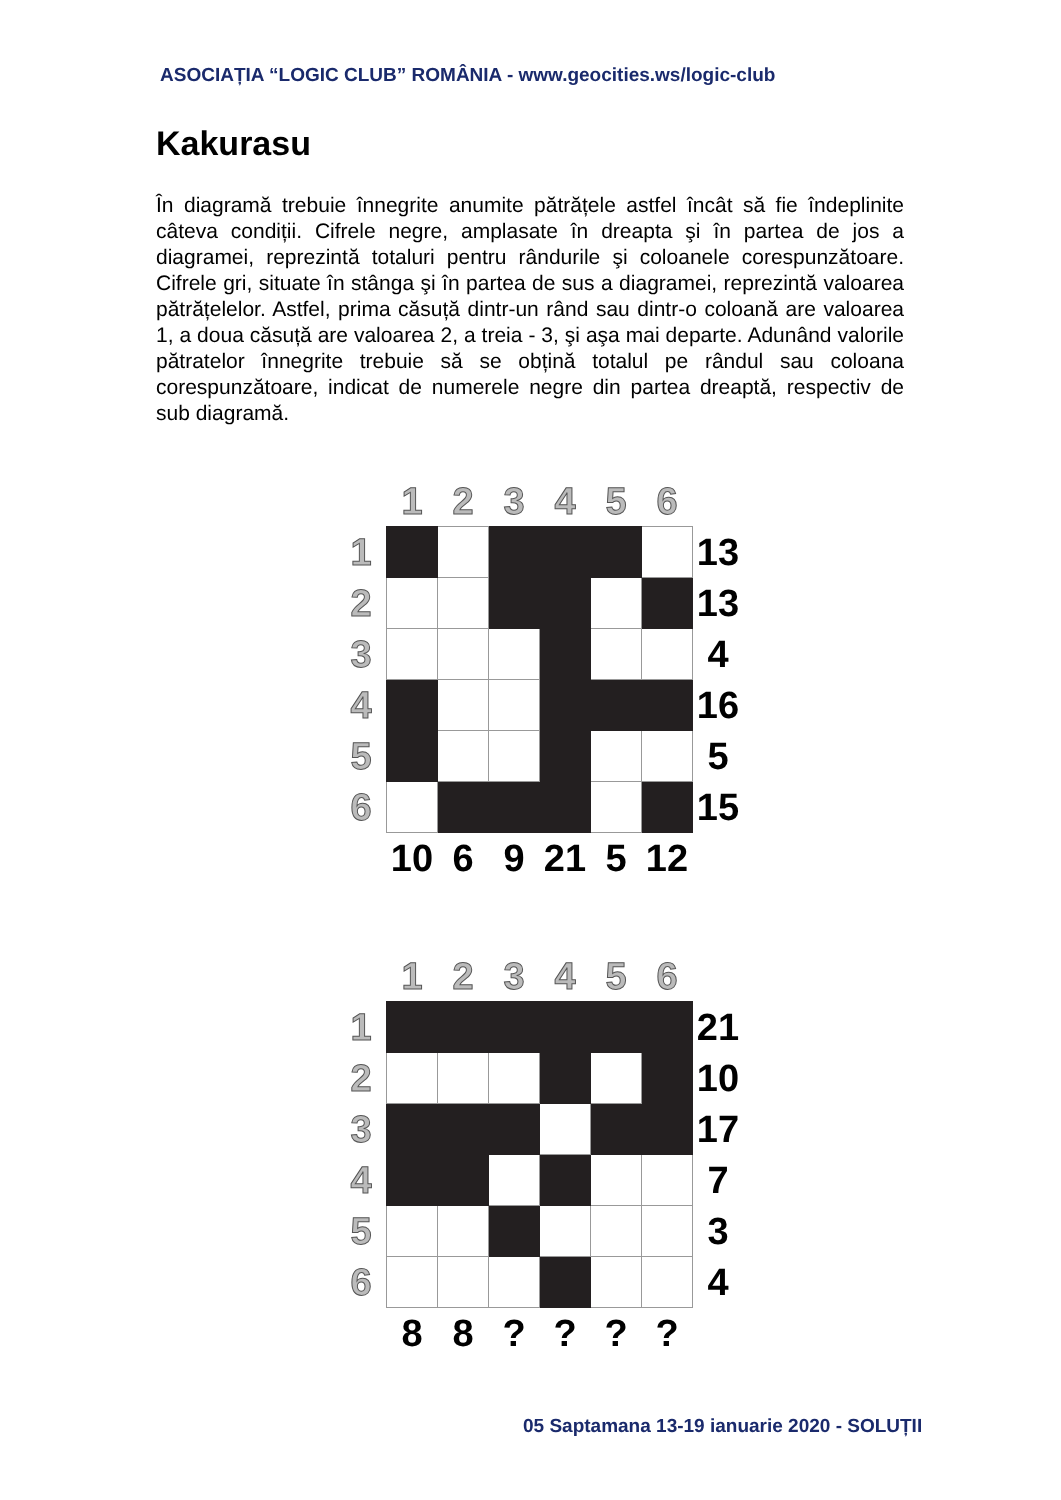ASOCIAȚIA “LOGIC CLUB” ROMÂNIA - www.geocities.ws/logic-club
Kakurasu
În diagramă trebuie înnegrite anumite pătrățele astfel încât să fie îndeplinite câteva condiții. Cifrele negre, amplasate în dreapta şi în partea de jos a diagramei, reprezintă totaluri pentru rândurile şi coloanele corespunzătoare. Cifrele gri, situate în stânga şi în partea de sus a diagramei, reprezintă valoarea pătrățelelor. Astfel, prima căsuță dintr-un rând sau dintr-o coloană are valoarea 1, a doua căsuță are valoarea 2, a treia - 3, şi aşa mai departe. Adunând valorile pătratelor înnegrite trebuie să se obțină totalul pe rândul sau coloana corespunzătoare, indicat de numerele negre din partea dreaptă, respectiv de sub diagramă.
| | 1 | 2 | 3 | 4 | 5 | 6 | |
| 1 | | | | | | | 13 |
| 2 | | | | | | | 13 |
| 3 | | | | | | | 4 |
| 4 | | | | | | | 16 |
| 5 | | | | | | | 5 |
| 6 | | | | | | | 15 |
| | 10 | 6 | 9 | 21 | 5 | 12 | |
| | 1 | 2 | 3 | 4 | 5 | 6 | |
| 1 | | | | | | | 21 |
| 2 | | | | | | | 10 |
| 3 | | | | | | | 17 |
| 4 | | | | | | | 7 |
| 5 | | | | | | | 3 |
| 6 | | | | | | | 4 |
| | 8 | 8 | ? | ? | ? | ? | |
05 Saptamana 13-19 ianuarie 2020 - SOLUȚII